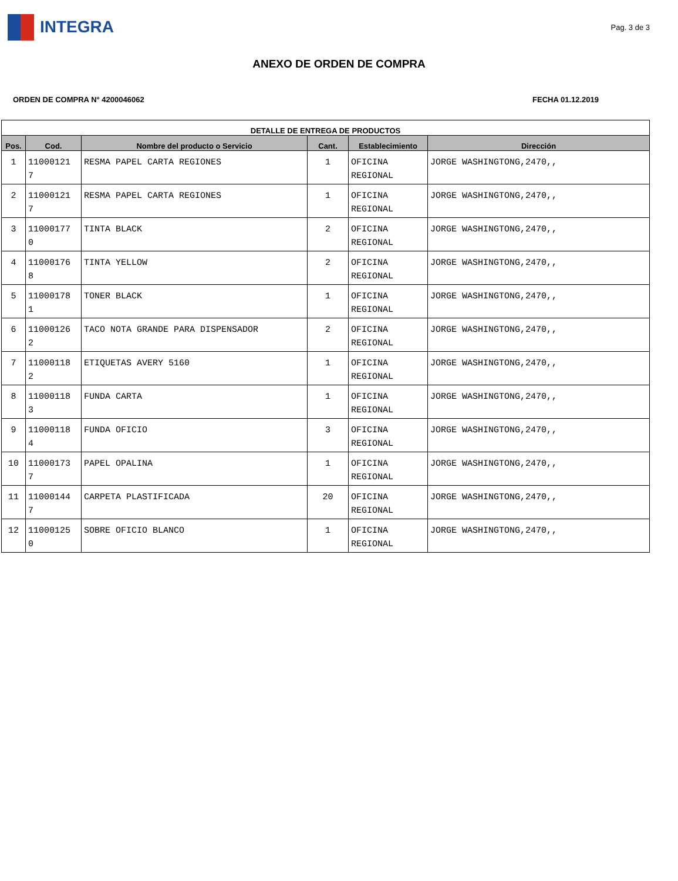INTEGRA
Pag. 3 de 3
ANEXO DE ORDEN DE COMPRA
ORDEN DE COMPRA N° 4200046062 FECHA 01.12.2019
| DETALLE DE ENTREGA DE PRODUCTOS | | | | | |
| --- | --- | --- | --- | --- | --- |
| Pos. | Cod. | Nombre del producto o Servicio | Cant. | Establecimiento | Dirección |
| 1 | 11000121 7 | RESMA PAPEL CARTA REGIONES | 1 | OFICINA REGIONAL | JORGE WASHINGTONG,2470,, |
| 2 | 11000121 7 | RESMA PAPEL CARTA REGIONES | 1 | OFICINA REGIONAL | JORGE WASHINGTONG,2470,, |
| 3 | 11000177 0 | TINTA BLACK | 2 | OFICINA REGIONAL | JORGE WASHINGTONG,2470,, |
| 4 | 11000176 8 | TINTA YELLOW | 2 | OFICINA REGIONAL | JORGE WASHINGTONG,2470,, |
| 5 | 11000178 1 | TONER BLACK | 1 | OFICINA REGIONAL | JORGE WASHINGTONG,2470,, |
| 6 | 11000126 2 | TACO NOTA GRANDE PARA DISPENSADOR | 2 | OFICINA REGIONAL | JORGE WASHINGTONG,2470,, |
| 7 | 11000118 2 | ETIQUETAS AVERY 5160 | 1 | OFICINA REGIONAL | JORGE WASHINGTONG,2470,, |
| 8 | 11000118 3 | FUNDA CARTA | 1 | OFICINA REGIONAL | JORGE WASHINGTONG,2470,, |
| 9 | 11000118 4 | FUNDA OFICIO | 3 | OFICINA REGIONAL | JORGE WASHINGTONG,2470,, |
| 10 | 11000173 7 | PAPEL OPALINA | 1 | OFICINA REGIONAL | JORGE WASHINGTONG,2470,, |
| 11 | 11000144 7 | CARPETA PLASTIFICADA | 20 | OFICINA REGIONAL | JORGE WASHINGTONG,2470,, |
| 12 | 11000125 0 | SOBRE OFICIO BLANCO | 1 | OFICINA REGIONAL | JORGE WASHINGTONG,2470,, |